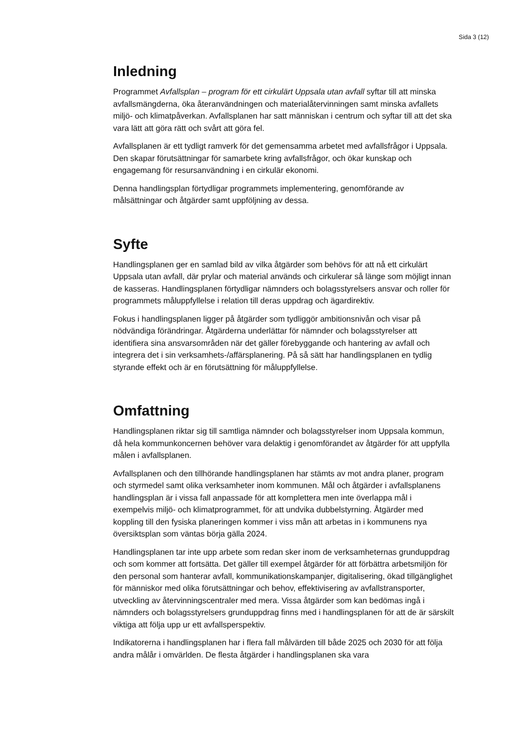Sida 3 (12)
Inledning
Programmet Avfallsplan – program för ett cirkulärt Uppsala utan avfall syftar till att minska avfallsmängderna, öka återanvändningen och materialåtervinningen samt minska avfallets miljö- och klimatpåverkan. Avfallsplanen har satt människan i centrum och syftar till att det ska vara lätt att göra rätt och svårt att göra fel.
Avfallsplanen är ett tydligt ramverk för det gemensamma arbetet med avfallsfrågor i Uppsala. Den skapar förutsättningar för samarbete kring avfallsfrågor, och ökar kunskap och engagemang för resursanvändning i en cirkulär ekonomi.
Denna handlingsplan förtydligar programmets implementering, genomförande av målsättningar och åtgärder samt uppföljning av dessa.
Syfte
Handlingsplanen ger en samlad bild av vilka åtgärder som behövs för att nå ett cirkulärt Uppsala utan avfall, där prylar och material används och cirkulerar så länge som möjligt innan de kasseras. Handlingsplanen förtydligar nämnders och bolagsstyrelsers ansvar och roller för programmets måluppfyllelse i relation till deras uppdrag och ägardirektiv.
Fokus i handlingsplanen ligger på åtgärder som tydliggör ambitionsnivån och visar på nödvändiga förändringar. Åtgärderna underlättar för nämnder och bolagsstyrelser att identifiera sina ansvarsområden när det gäller förebyggande och hantering av avfall och integrera det i sin verksamhets-/affärsplanering. På så sätt har handlingsplanen en tydlig styrande effekt och är en förutsättning för måluppfyllelse.
Omfattning
Handlingsplanen riktar sig till samtliga nämnder och bolagsstyrelser inom Uppsala kommun, då hela kommunkoncernen behöver vara delaktig i genomförandet av åtgärder för att uppfylla målen i avfallsplanen.
Avfallsplanen och den tillhörande handlingsplanen har stämts av mot andra planer, program och styrmedel samt olika verksamheter inom kommunen. Mål och åtgärder i avfallsplanens handlingsplan är i vissa fall anpassade för att komplettera men inte överlappa mål i exempelvis miljö- och klimatprogrammet, för att undvika dubbelstyrning. Åtgärder med koppling till den fysiska planeringen kommer i viss mån att arbetas in i kommunens nya översiktsplan som väntas börja gälla 2024.
Handlingsplanen tar inte upp arbete som redan sker inom de verksamheternas grunduppdrag och som kommer att fortsätta. Det gäller till exempel åtgärder för att förbättra arbetsmiljön för den personal som hanterar avfall, kommunikationskampanjer, digitalisering, ökad tillgänglighet för människor med olika förutsättningar och behov, effektivisering av avfallstransporter, utveckling av återvinningscentraler med mera. Vissa åtgärder som kan bedömas ingå i nämnders och bolagsstyrelsers grunduppdrag finns med i handlingsplanen för att de är särskilt viktiga att följa upp ur ett avfallsperspektiv.
Indikatorerna i handlingsplanen har i flera fall målvärden till både 2025 och 2030 för att följa andra målår i omvärlden. De flesta åtgärder i handlingsplanen ska vara